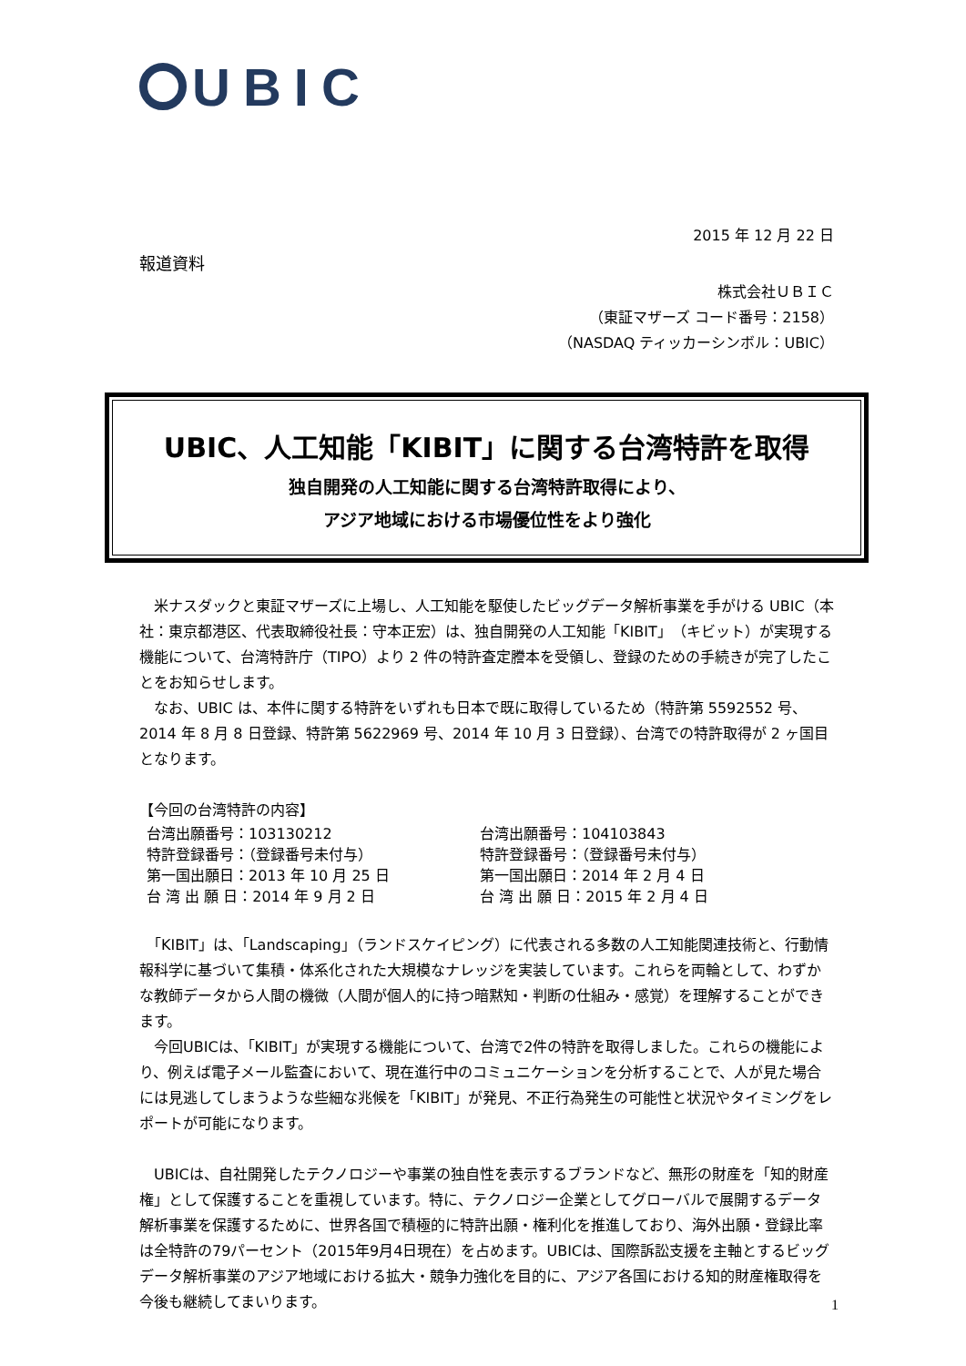UBIC
2015 年 12 月 22 日
報道資料
株式会社ＵＢＩＣ
（東証マザーズ コード番号：2158）
（NASDAQ ティッカーシンボル：UBIC）
UBIC、人工知能「KIBIT」に関する台湾特許を取得
独自開発の人工知能に関する台湾特許取得により、
アジア地域における市場優位性をより強化
　米ナスダックと東証マザーズに上場し、人工知能を駆使したビッグデータ解析事業を手がける UBIC（本社：東京都港区、代表取締役社長：守本正宏）は、独自開発の人工知能「KIBIT」（キビット）が実現する機能について、台湾特許庁（TIPO）より 2 件の特許査定謄本を受領し、登録のための手続きが完了したことをお知らせします。
　なお、UBIC は、本件に関する特許をいずれも日本で既に取得しているため（特許第 5592552 号、2014 年 8 月 8 日登録、特許第 5622969 号、2014 年 10 月 3 日登録）、台湾での特許取得が 2 ヶ国目となります。
【今回の台湾特許の内容】
| 台湾出願番号：103130212 | 台湾出願番号：104103843 |
| 特許登録番号：（登録番号未付与） | 特許登録番号：（登録番号未付与） |
| 第一国出願日：2013 年 10 月 25 日 | 第一国出願日：2014 年 2 月 4 日 |
| 台 湾 出 願 日：2014 年 9 月 2 日 | 台 湾 出 願 日：2015 年 2 月 4 日 |
　「KIBIT」は、「Landscaping」（ランドスケイピング）に代表される多数の人工知能関連技術と、行動情報科学に基づいて集積・体系化された大規模なナレッジを実装しています。これらを両輪として、わずかな教師データから人間の機微（人間が個人的に持つ暗黙知・判断の仕組み・感覚）を理解することができます。
　今回UBICは、「KIBIT」が実現する機能について、台湾で2件の特許を取得しました。これらの機能により、例えば電子メール監査において、現在進行中のコミュニケーションを分析することで、人が見た場合には見逃してしまうような些細な兆候を「KIBIT」が発見、不正行為発生の可能性と状況やタイミングをレポートが可能になります。
　UBICは、自社開発したテクノロジーや事業の独自性を表示するブランドなど、無形の財産を「知的財産権」として保護することを重視しています。特に、テクノロジー企業としてグローバルで展開するデータ解析事業を保護するために、世界各国で積極的に特許出願・権利化を推進しており、海外出願・登録比率は全特許の79パーセント（2015年9月4日現在）を占めます。UBICは、国際訴訟支援を主軸とするビッグデータ解析事業のアジア地域における拡大・競争力強化を目的に、アジア各国における知的財産権取得を今後も継続してまいります。
1